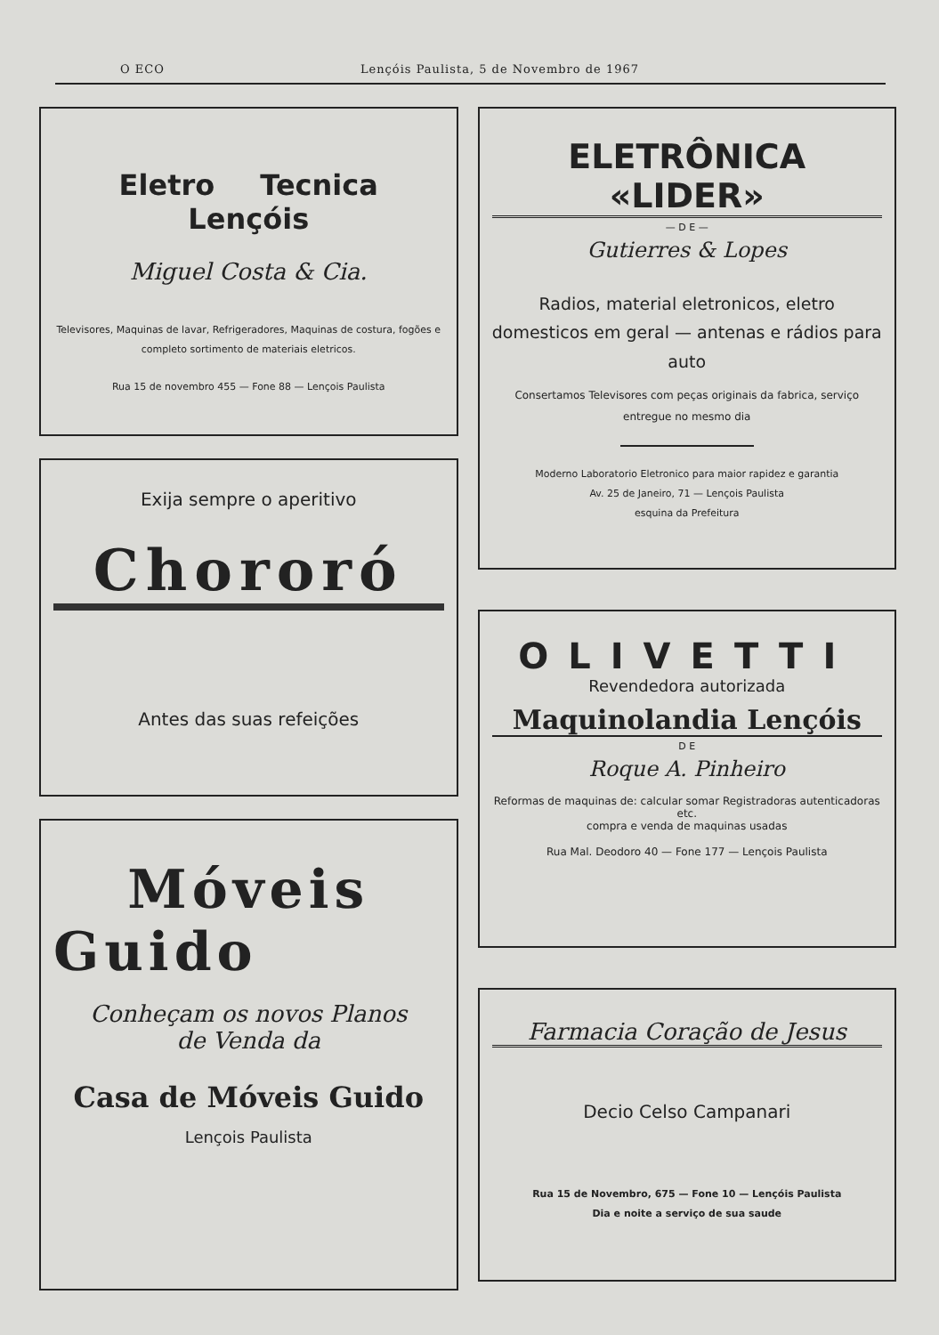O ECO Lençóis Paulista, 5 de Novembro de 1967
Eletro Tecnica Lençóis
Miguel Costa & Cia.
Televisores, Maquinas de lavar, Refrigeradores, Maquinas de costura, fogões e completo sortimento de materiais eletricos.
Rua 15 de novembro 455 — Fone 88 — Lençois Paulista
Exija sempre o aperitivo
Chororó
Antes das suas refeições
Móveis
Guido
Conheçam os novos Planos
de Venda da
Casa de Móveis Guido
Lençois Paulista
ELETRÔNICA «LIDER»
— D E —
Gutierres & Lopes
Radios, material eletronicos, eletro domesticos em geral — antenas e rádios para auto
Consertamos Televisores com peças originais da fabrica, serviço entregue no mesmo dia
Moderno Laboratorio Eletronico para maior rapidez e garantia
Av. 25 de Janeiro, 71 — Lençois Paulista
esquina da Prefeitura
OLIVETTI
Revendedora autorizada
Maquinolandia Lençóis
D E
Roque A. Pinheiro
Reformas de maquinas de: calcular somar Registradoras autenticadoras etc.
compra e venda de maquinas usadas
Rua Mal. Deodoro 40 — Fone 177 — Lençois Paulista
Farmacia Coração de Jesus
Decio Celso Campanari
Rua 15 de Novembro, 675 — Fone 10 — Lençóis Paulista
Dia e noite a serviço de sua saude